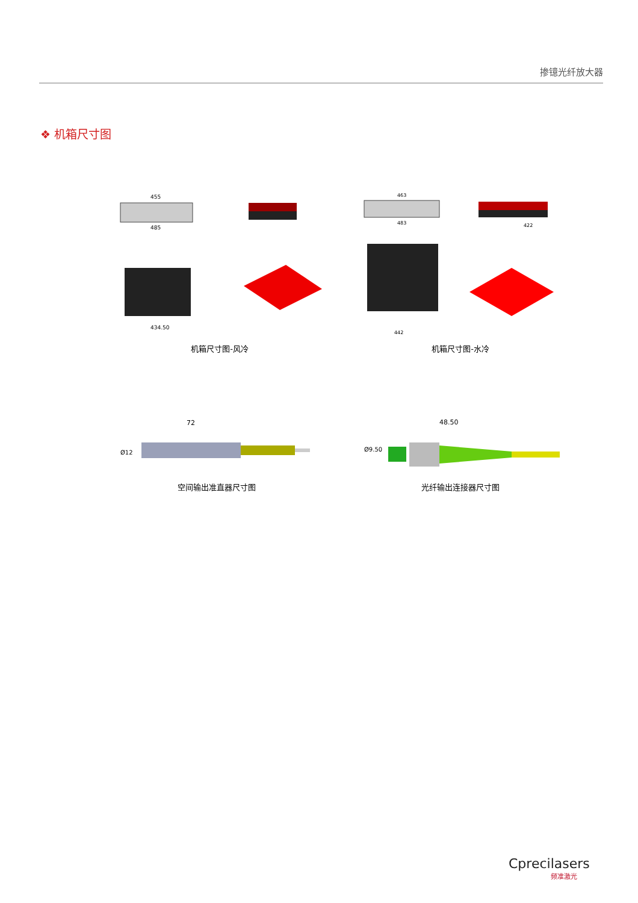掺镱光纤放大器
❖ 机箱尺寸图
455
485
434.50
机箱尺寸图-风冷
463
483
422
442
机箱尺寸图-水冷
72
Ø12
空间输出准直器尺寸图
48.50
Ø9.50
光纤输出连接器尺寸图
Cprecilasers
频准激光